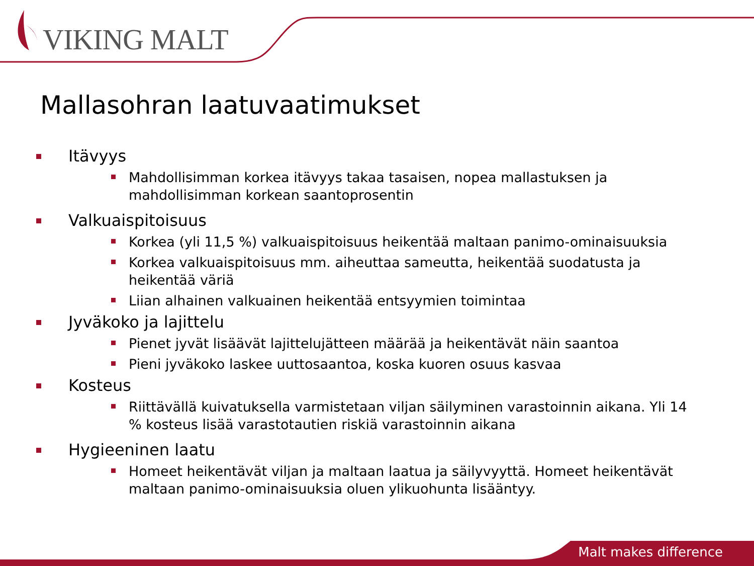VIKING MALT
Mallasohran laatuvaatimukset
Itävyys
Mahdollisimman korkea itävyys takaa tasaisen, nopea mallastuksen ja mahdollisimman korkean saantoprosentin
Valkuaispitoisuus
Korkea (yli 11,5 %) valkuaispitoisuus heikentää maltaan panimo-ominaisuuksia
Korkea valkuaispitoisuus mm. aiheuttaa sameutta, heikentää suodatusta ja heikentää väriä
Liian alhainen valkuainen heikentää entsyymien toimintaa
Jyväkoko ja lajittelu
Pienet jyvät lisäävät lajittelujätteen määrää ja heikentävät näin saantoa
Pieni jyväkoko laskee uuttosaantoa, koska kuoren osuus kasvaa
Kosteus
Riittävällä kuivatuksella varmistetaan viljan säilyminen varastoinnin aikana. Yli 14 % kosteus lisää varastotautien riskiä varastoinnin aikana
Hygieeninen laatu
Homeet heikentävät viljan ja maltaan laatua ja säilyvyyttä. Homeet heikentävät maltaan panimo-ominaisuuksia oluen ylikuohunta lisääntyy.
Malt makes difference